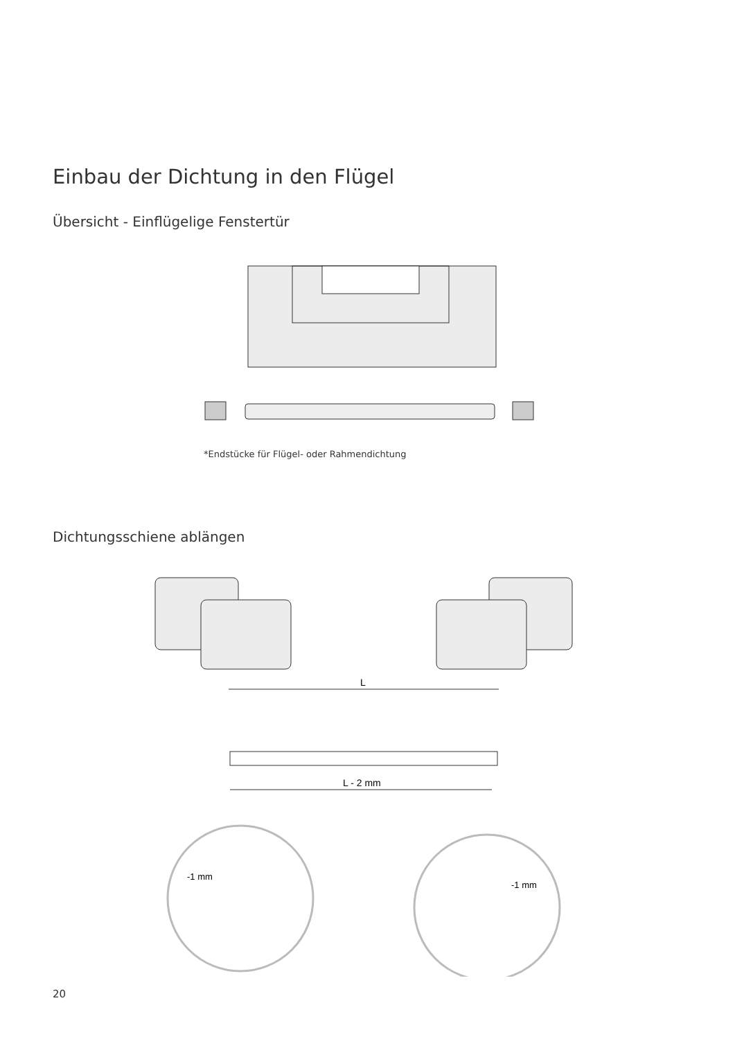Einbau der Dichtung in den Flügel
Übersicht - Einflügelige Fenstertür
*Endstücke für Flügel- oder Rahmendichtung
Dichtungsschiene ablängen
L
L - 2 mm
-1 mm
-1 mm
20